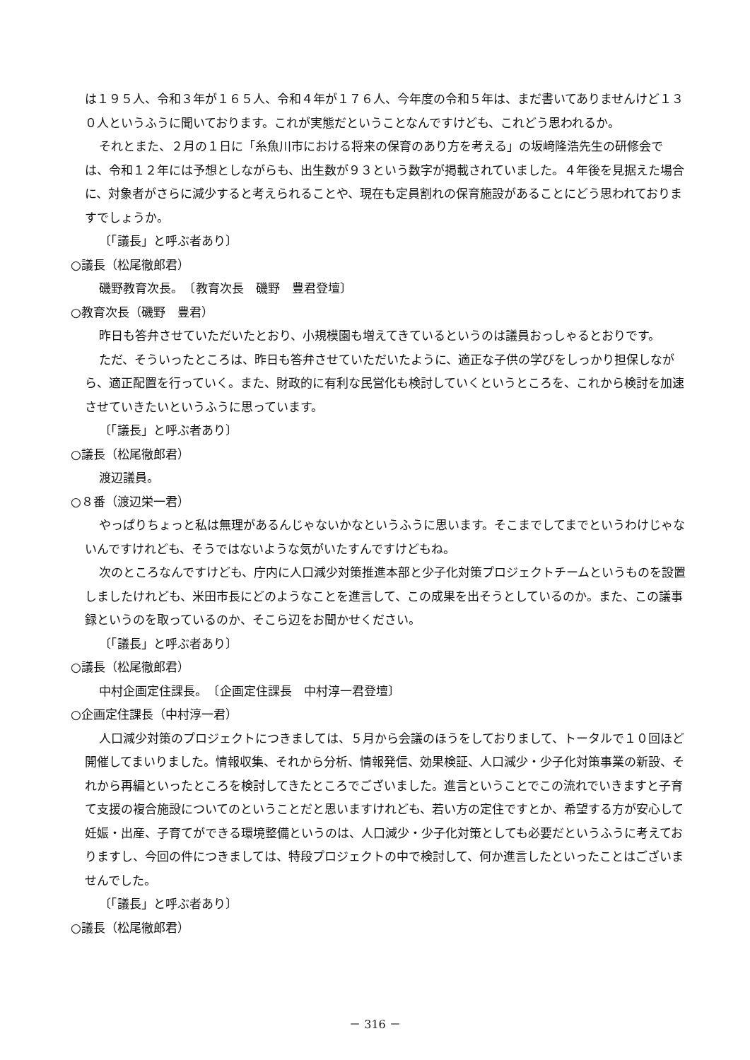は１９５人、令和３年が１６５人、令和４年が１７６人、今年度の令和５年は、まだ書いてありませんけど１３０人というふうに聞いております。これが実態だということなんですけども、これどう思われるか。
それとまた、２月の１日に「糸魚川市における将来の保育のあり方を考える」の坂﨑隆浩先生の研修会では、令和１２年には予想としながらも、出生数が９３という数字が掲載されていました。４年後を見据えた場合に、対象者がさらに減少すると考えられることや、現在も定員割れの保育施設があることにどう思われておりますでしょうか。
〔「議長」と呼ぶ者あり〕
○議長（松尾徹郎君）
磯野教育次長。　〔教育次長　磯野　豊君登壇〕
○教育次長（磯野　豊君）
昨日も答弁させていただいたとおり、小規模園も増えてきているというのは議員おっしゃるとおりです。
ただ、そういったところは、昨日も答弁させていただいたように、適正な子供の学びをしっかり担保しながら、適正配置を行っていく。また、財政的に有利な民営化も検討していくというところを、これから検討を加速させていきたいというふうに思っています。
〔「議長」と呼ぶ者あり〕
○議長（松尾徹郎君）
渡辺議員。
○８番（渡辺栄一君）
やっぱりちょっと私は無理があるんじゃないかなというふうに思います。そこまでしてまでというわけじゃないんですけれども、そうではないような気がいたすんですけどもね。
次のところなんですけども、庁内に人口減少対策推進本部と少子化対策プロジェクトチームというものを設置しましたけれども、米田市長にどのようなことを進言して、この成果を出そうとしているのか。また、この議事録というのを取っているのか、そこら辺をお聞かせください。
〔「議長」と呼ぶ者あり〕
○議長（松尾徹郎君）
中村企画定住課長。　〔企画定住課長　中村淳一君登壇〕
○企画定住課長（中村淳一君）
人口減少対策のプロジェクトにつきましては、５月から会議のほうをしておりまして、トータルで１０回ほど開催してまいりました。情報収集、それから分析、情報発信、効果検証、人口減少・少子化対策事業の新設、それから再編といったところを検討してきたところでございました。進言ということでこの流れでいきますと子育て支援の複合施設についてのということだと思いますけれども、若い方の定住ですとか、希望する方が安心して妊娠・出産、子育てができる環境整備というのは、人口減少・少子化対策としても必要だというふうに考えておりますし、今回の件につきましては、特段プロジェクトの中で検討して、何か進言したといったことはございませんでした。
〔「議長」と呼ぶ者あり〕
○議長（松尾徹郎君）
－ 316 －